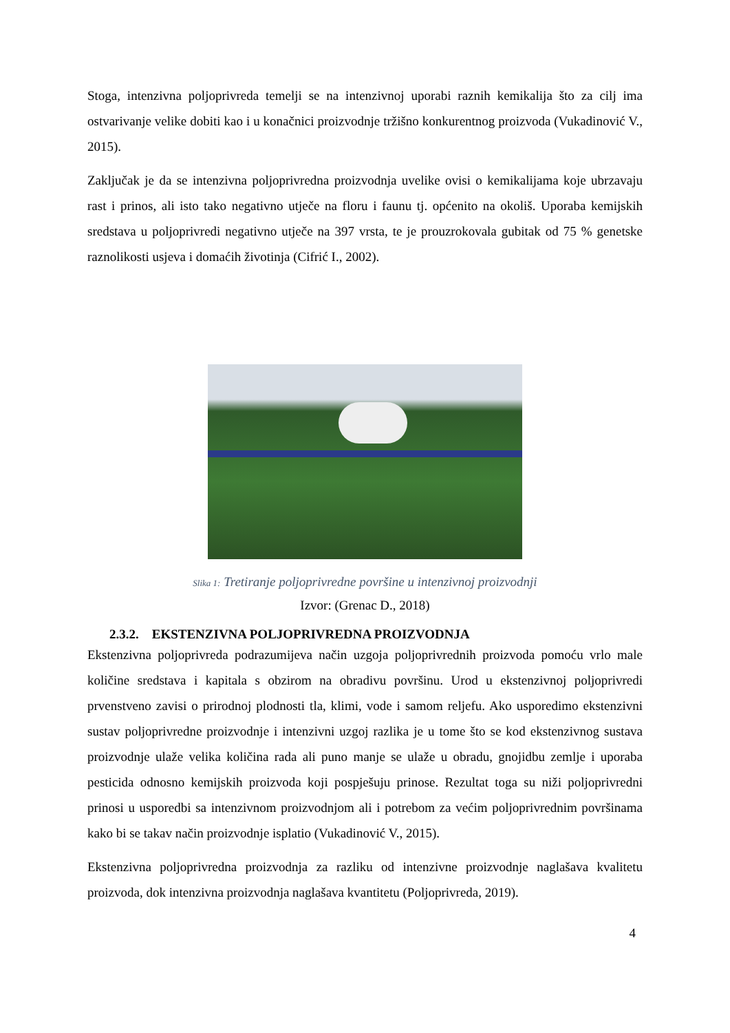Stoga, intenzivna poljoprivreda temelji se na intenzivnoj uporabi raznih kemikalija što za cilj ima ostvarivanje velike dobiti kao i u konačnici proizvodnje tržišno konkurentnog proizvoda (Vukadinović V., 2015).
Zaključak je da se intenzivna poljoprivredna proizvodnja uvelike ovisi o kemikalijama koje ubrzavaju rast i prinos, ali isto tako negativno utječe na floru i faunu tj. općenito na okoliš. Uporaba kemijskih sredstava u poljoprivredi negativno utječe na 397 vrsta, te je prouzrokovala gubitak od 75 % genetske raznolikosti usjeva i domaćih životinja (Cifrić I., 2002).
Slika 1: Tretiranje poljoprivredne površine u intenzivnoj proizvodnji
Izvor: (Grenac D., 2018)
2.3.2. EKSTENZIVNA POLJOPRIVREDNA PROIZVODNJA
Ekstenzivna poljoprivreda podrazumijeva način uzgoja poljoprivrednih proizvoda pomoću vrlo male količine sredstava i kapitala s obzirom na obradivu površinu. Urod u ekstenzivnoj poljoprivredi prvenstveno zavisi o prirodnoj plodnosti tla, klimi, vode i samom reljefu. Ako usporedimo ekstenzivni sustav poljoprivredne proizvodnje i intenzivni uzgoj razlika je u tome što se kod ekstenzivnog sustava proizvodnje ulaže velika količina rada ali puno manje se ulaže u obradu, gnojidbu zemlje i uporaba pesticida odnosno kemijskih proizvoda koji pospješuju prinose. Rezultat toga su niži poljoprivredni prinosi u usporedbi sa intenzivnom proizvodnjom ali i potrebom za većim poljoprivrednim površinama kako bi se takav način proizvodnje isplatio (Vukadinović V., 2015).
Ekstenzivna poljoprivredna proizvodnja za razliku od intenzivne proizvodnje naglašava kvalitetu proizvoda, dok intenzivna proizvodnja naglašava kvantitetu (Poljoprivreda, 2019).
4